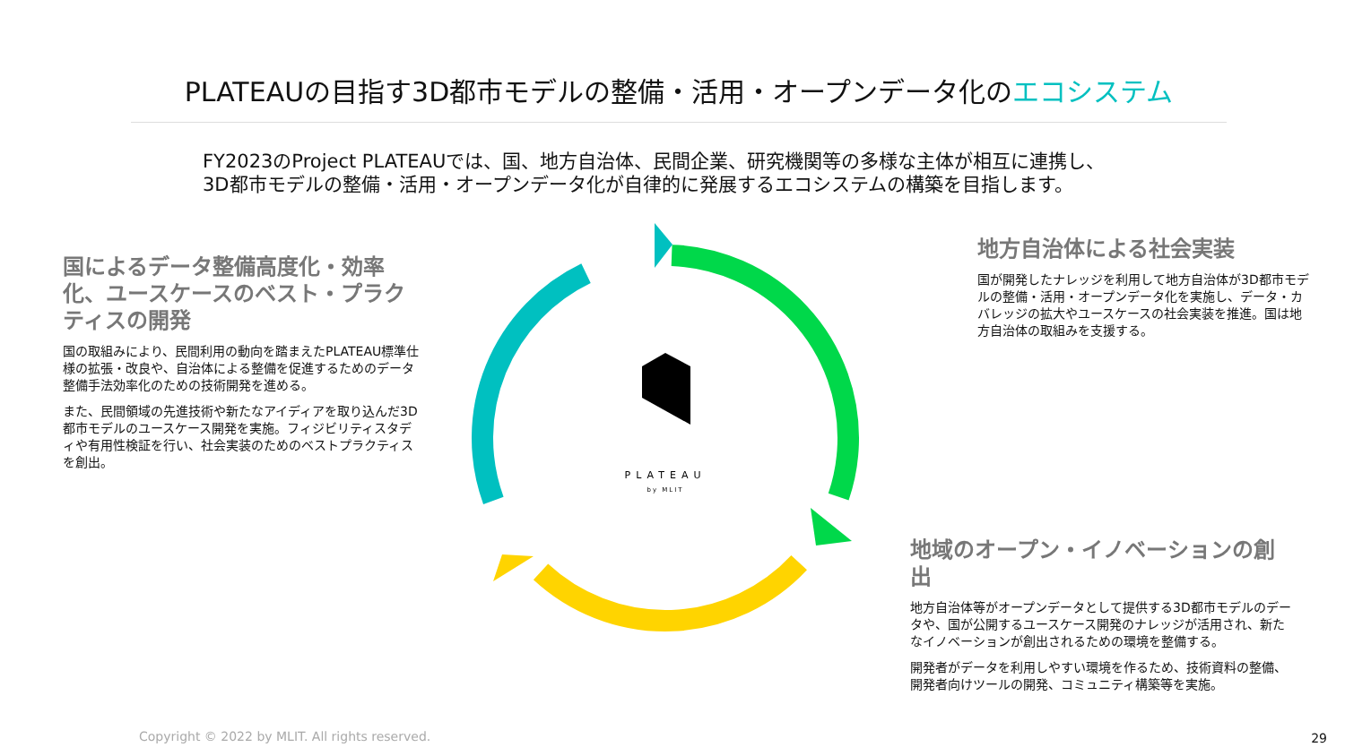PLATEAUの目指す3D都市モデルの整備・活用・オープンデータ化のエコシステム
FY2023のProject PLATEAUでは、国、地方自治体、民間企業、研究機関等の多様な主体が相互に連携し、
3D都市モデルの整備・活用・オープンデータ化が自律的に発展するエコシステムの構築を目指します。
PLATEAU
by MLIT
国によるデータ整備高度化・効率化、ユースケースのベスト・プラクティスの開発
国の取組みにより、民間利用の動向を踏まえたPLATEAU標準仕様の拡張・改良や、自治体による整備を促進するためのデータ整備手法効率化のための技術開発を進める。
また、民間領域の先進技術や新たなアイディアを取り込んだ3D都市モデルのユースケース開発を実施。フィジビリティスタディや有用性検証を行い、社会実装のためのベストプラクティスを創出。
地方自治体による社会実装
国が開発したナレッジを利用して地方自治体が3D都市モデルの整備・活用・オープンデータ化を実施し、データ・カバレッジの拡大やユースケースの社会実装を推進。国は地方自治体の取組みを支援する。
地域のオープン・イノベーションの創出
地方自治体等がオープンデータとして提供する3D都市モデルのデータや、国が公開するユースケース開発のナレッジが活用され、新たなイノベーションが創出されるための環境を整備する。
開発者がデータを利用しやすい環境を作るため、技術資料の整備、開発者向けツールの開発、コミュニティ構築等を実施。
Copyright © 2022 by MLIT. All rights reserved.
29